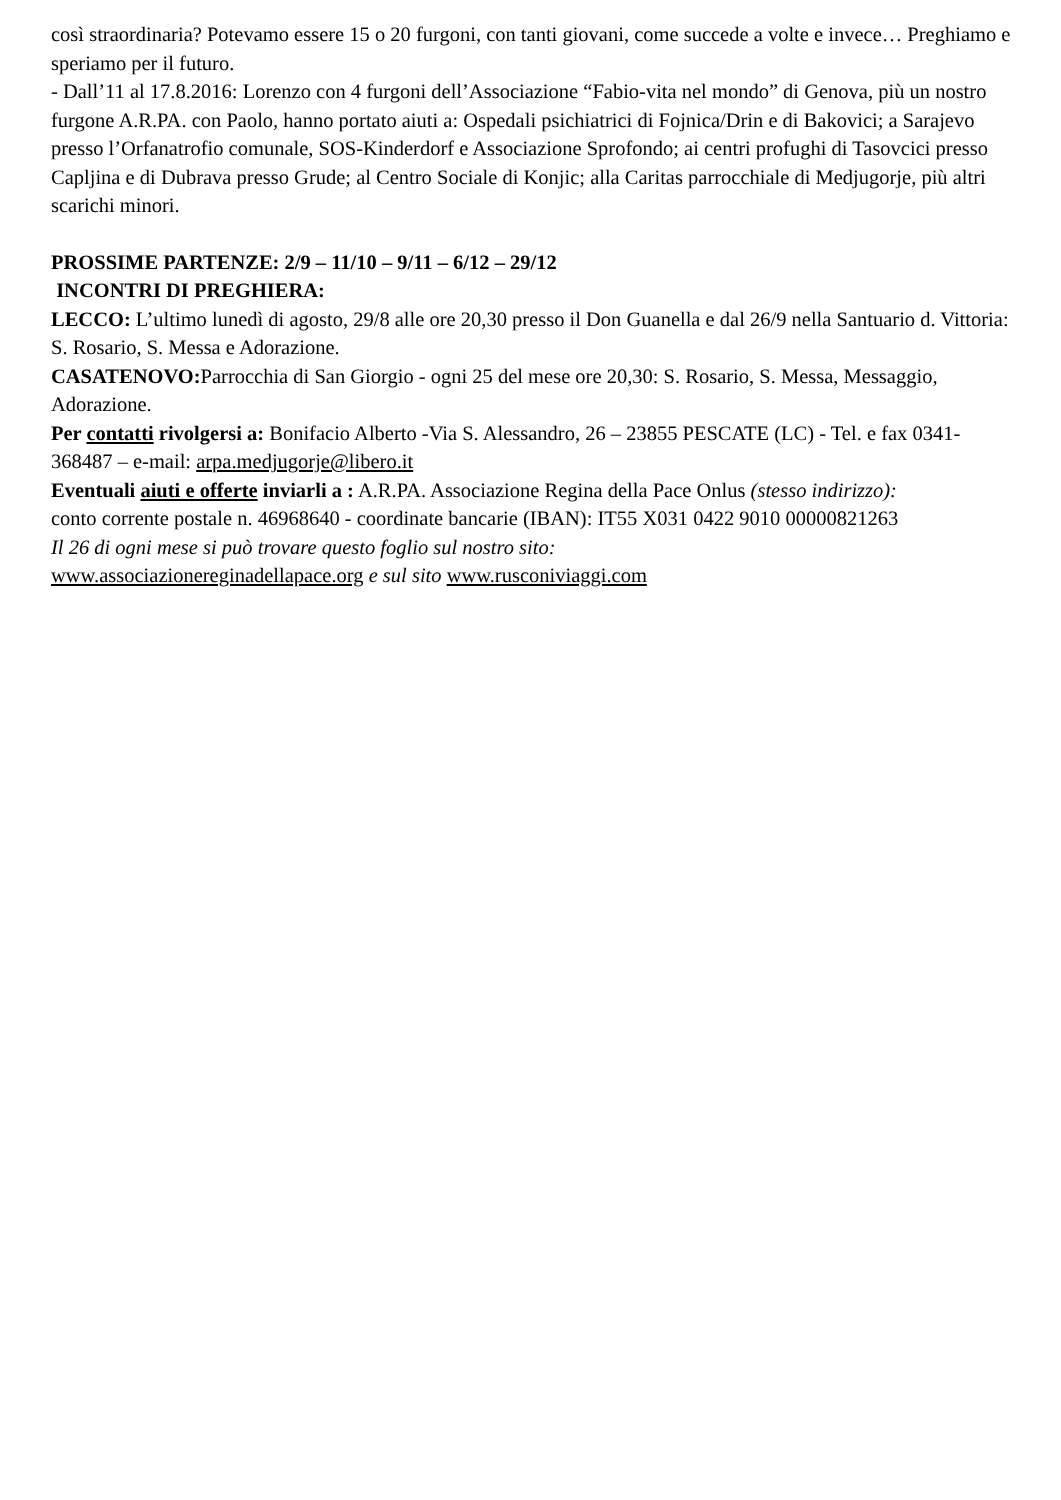così straordinaria? Potevamo essere 15 o 20 furgoni, con tanti giovani, come succede a volte e invece… Preghiamo e speriamo per il futuro.
- Dall’11 al 17.8.2016: Lorenzo con 4 furgoni dell’Associazione “Fabio-vita nel mondo” di Genova, più un nostro furgone A.R.PA. con Paolo, hanno portato aiuti a: Ospedali psichiatrici di Fojnica/Drin e di Bakovici; a Sarajevo presso l’Orfanatrofio comunale, SOS-Kinderdorf e Associazione Sprofondo; ai centri profughi di Tasovcici presso Capljina e di Dubrava presso Grude; al Centro Sociale di Konjic; alla Caritas parrocchiale di Medjugorje, più altri scarichi minori.
PROSSIME PARTENZE: 2/9 – 11/10 – 9/11 – 6/12 – 29/12
INCONTRI DI PREGHIERA:
LECCO: L’ultimo lunedì di agosto, 29/8 alle ore 20,30 presso il Don Guanella e dal 26/9 nella Santuario d. Vittoria: S. Rosario, S. Messa e Adorazione.
CASATENOVO: Parrocchia di San Giorgio - ogni 25 del mese ore 20,30: S. Rosario, S. Messa, Messaggio, Adorazione.
Per contatti rivolgersi a: Bonifacio Alberto -Via S. Alessandro, 26 – 23855 PESCATE (LC) - Tel. e fax 0341-368487 – e-mail: arpa.medjugorje@libero.it
Eventuali aiuti e offerte inviarli a : A.R.PA. Associazione Regina della Pace Onlus (stesso indirizzo):
conto corrente postale n. 46968640 - coordinate bancarie (IBAN): IT55 X031 0422 9010 00000821263
Il 26 di ogni mese si può trovare questo foglio sul nostro sito:
www.associazionereginadellapace.org e sul sito www.rusconiviaggi.com